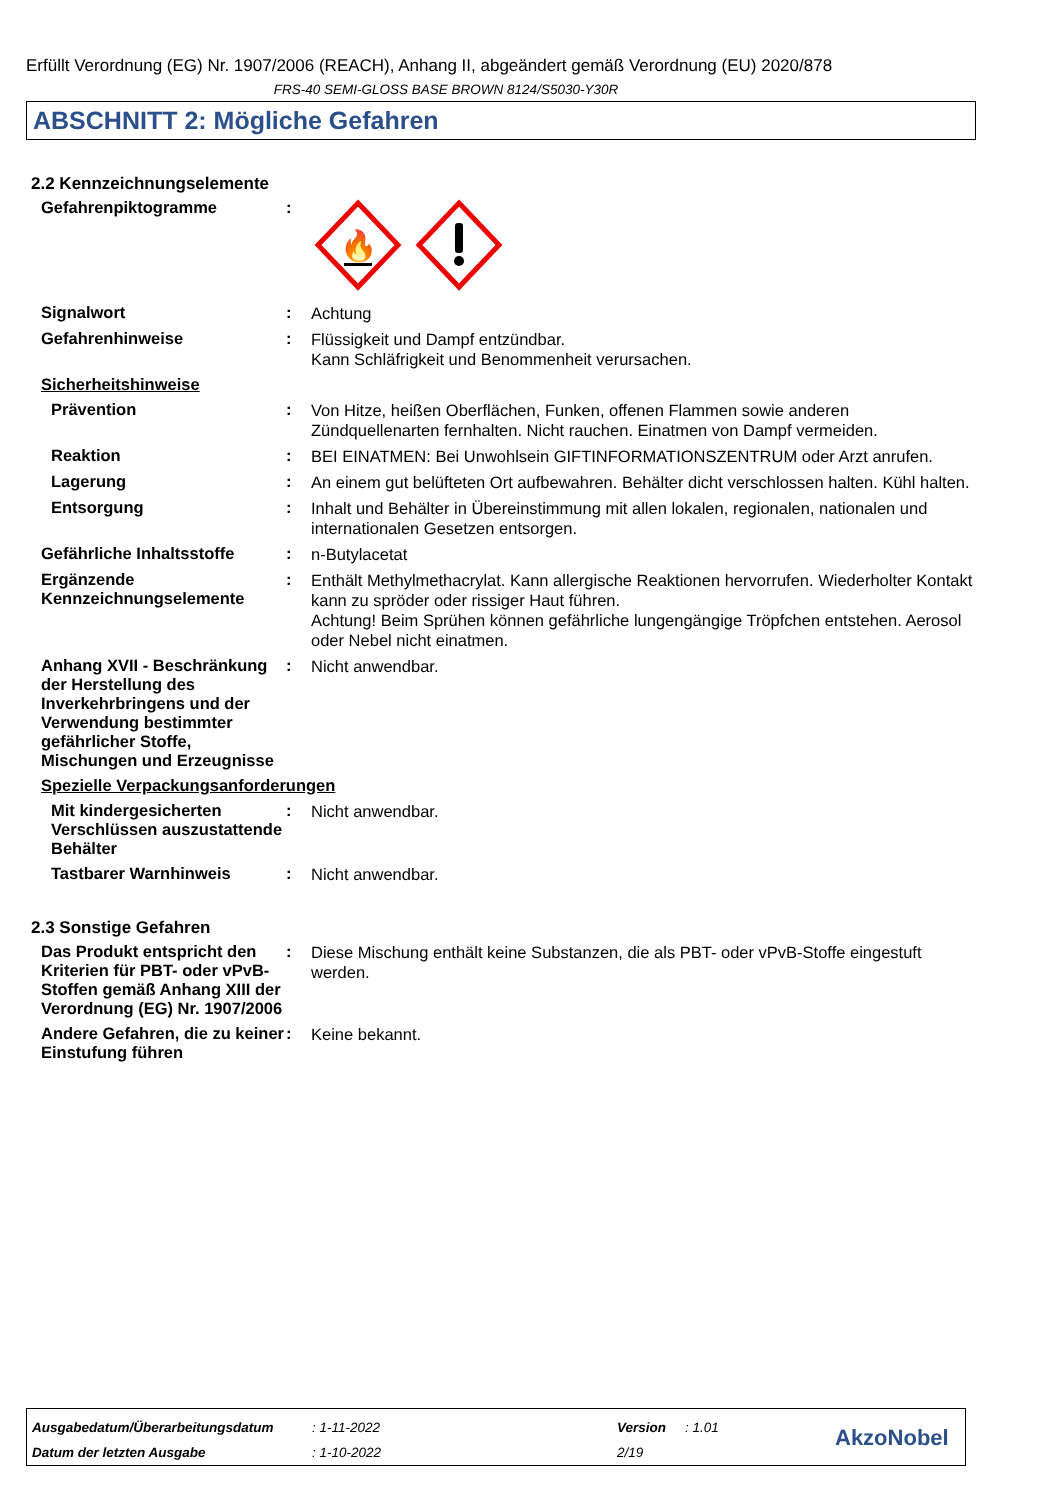Erfüllt Verordnung (EG) Nr. 1907/2006 (REACH), Anhang II, abgeändert gemäß Verordnung (EU) 2020/878
FRS-40 SEMI-GLOSS BASE BROWN 8124/S5030-Y30R
ABSCHNITT 2: Mögliche Gefahren
2.2 Kennzeichnungselemente
Gefahrenpiktogramme :
🔥
Signalwort :
Achtung
Gefahrenhinweise :
Flüssigkeit und Dampf entzündbar.
Kann Schläfrigkeit und Benommenheit verursachen.
Sicherheitshinweise
Prävention :
Von Hitze, heißen Oberflächen, Funken, offenen Flammen sowie anderen Zündquellenarten fernhalten. Nicht rauchen. Einatmen von Dampf vermeiden.
Reaktion :
BEI EINATMEN: Bei Unwohlsein GIFTINFORMATIONSZENTRUM oder Arzt anrufen.
Lagerung :
An einem gut belüfteten Ort aufbewahren. Behälter dicht verschlossen halten. Kühl halten.
Entsorgung :
Inhalt und Behälter in Übereinstimmung mit allen lokalen, regionalen, nationalen und internationalen Gesetzen entsorgen.
Gefährliche Inhaltsstoffe
:
n-Butylacetat
Ergänzende Kennzeichnungselemente
:
Enthält Methylmethacrylat. Kann allergische Reaktionen hervorrufen. Wiederholter Kontakt kann zu spröder oder rissiger Haut führen.
Achtung! Beim Sprühen können gefährliche lungengängige Tröpfchen entstehen. Aerosol oder Nebel nicht einatmen.
Anhang XVII - Beschränkung der Herstellung des Inverkehrbringens und der Verwendung bestimmter gefährlicher Stoffe, Mischungen und Erzeugnisse
:
Nicht anwendbar.
Spezielle Verpackungsanforderungen
Mit kindergesicherten Verschlüssen auszustattende Behälter
:
Nicht anwendbar.
Tastbarer Warnhinweis :
Nicht anwendbar.
2.3 Sonstige Gefahren
Das Produkt entspricht den Kriterien für PBT- oder vPvB-Stoffen gemäß Anhang XIII der Verordnung (EG) Nr. 1907/2006
:
Diese Mischung enthält keine Substanzen, die als PBT- oder vPvB-Stoffe eingestuft werden.
Andere Gefahren, die zu keiner Einstufung führen
:
Keine bekannt.
Ausgabedatum/Überarbeitungsdatum
Datum der letzten Ausgabe
: 1-11-2022
: 1-10-2022
Version
2/19
: 1.01
AkzoNobel